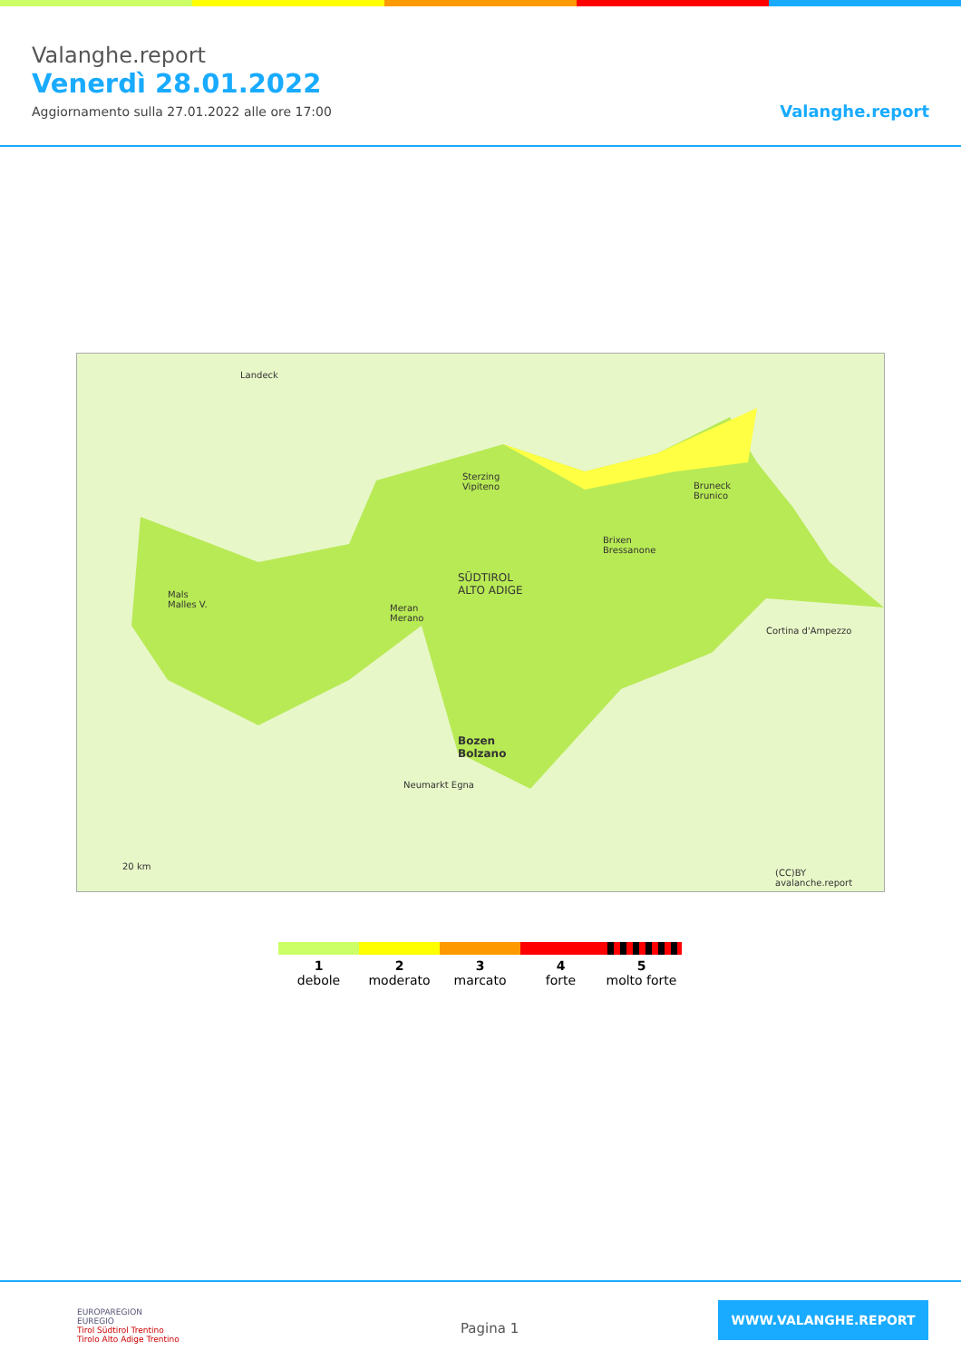Valanghe.report
Venerdì 28.01.2022
Aggiornamento sulla 27.01.2022 alle ore 17:00
Valanghe.report
Landeck
Sterzing
Vipiteno
SÜDTIROL
ALTO ADIGE
Brixen
Bressanone
Bruneck
Brunico
Mals
Malles V.
Meran
Merano
Bozen
Bolzano
Neumarkt Egna
Cortina d'Ampezzo
20 km
(CC)BY avalanche.report
1
debole
2
moderato
3
marcato
4
forte
5
molto forte
EUROPAREGION
EUREGIO
Tirol Südtirol Trentino
Tirolo Alto Adige Trentino
Pagina 1
WWW.VALANGHE.REPORT